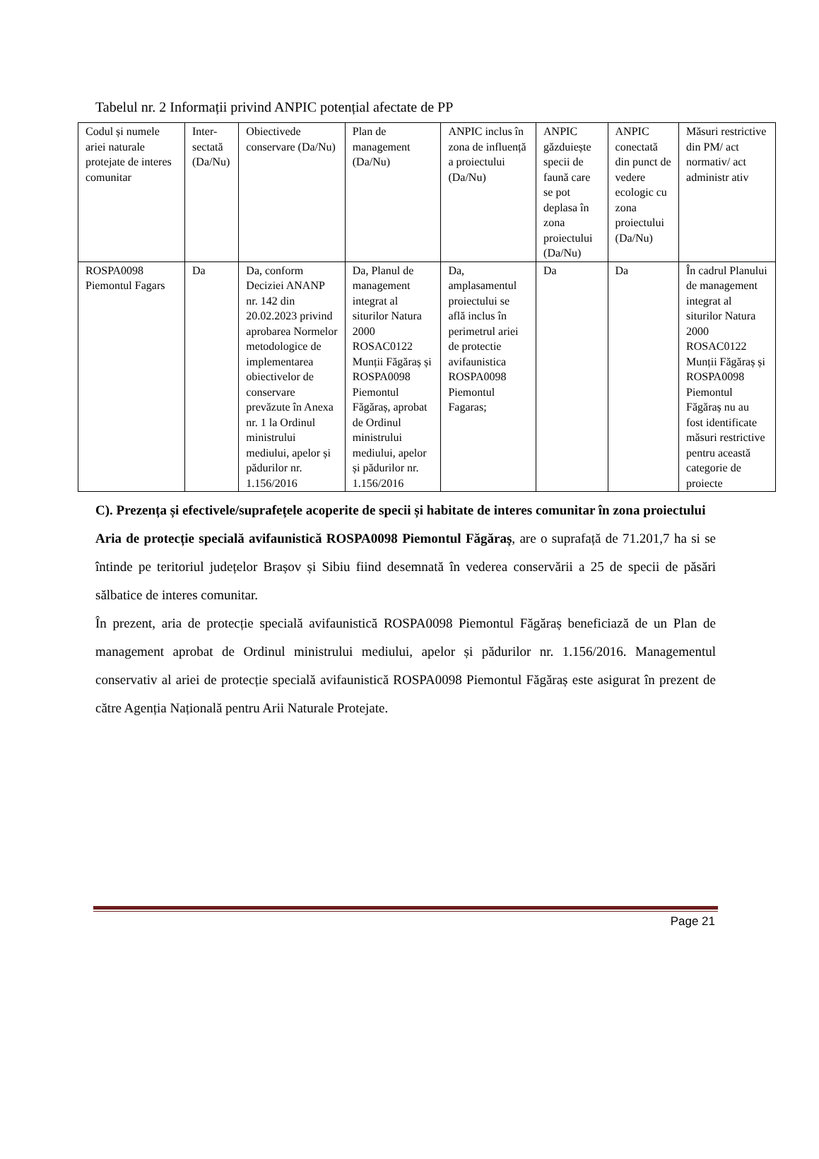Tabelul nr. 2 Informații privind ANPIC potențial afectate de PP
| Codul și numele ariei naturale protejate de interes comunitar | Inter-sectată (Da/Nu) | Obiectivede conservare (Da/Nu) | Plan de management (Da/Nu) | ANPIC inclus în zona de influență a proiectului (Da/Nu) | ANPIC găzduiește specii de faună care se pot deplasa în zona proiectului (Da/Nu) | ANPIC conectată din punct de vedere ecologic cu zona proiectului (Da/Nu) | Măsuri restrictive din PM/ act normativ/ act administr ativ |
| ROSPA0098 Piemontul Fagars | Da | Da, conform Deciziei ANANP nr. 142 din 20.02.2023 privind aprobarea Normelor metodologice de implementarea obiectivelor de conservare prevăzute în Anexa nr. 1 la Ordinul ministrului mediului, apelor și pădurilor nr. 1.156/2016 | Da, Planul de management integrat al siturilor Natura 2000 ROSAC0122 Munții Făgăraș și ROSPA0098 Piemontul Făgăraș, aprobat de Ordinul ministrului mediului, apelor și pădurilor nr. 1.156/2016 | Da, amplasamentul proiectului se află inclus în perimetrul ariei de protectie avifaunistica ROSPA0098 Piemontul Fagaras; | Da | Da | În cadrul Planului de management integrat al siturilor Natura 2000 ROSAC0122 Munții Făgăraș și ROSPA0098 Piemontul Făgăraș nu au fost identificate măsuri restrictive pentru această categorie de proiecte |
C). Prezența și efectivele/suprafețele acoperite de specii și habitate de interes comunitar în zona proiectului
Aria de protecție specială avifaunistică ROSPA0098 Piemontul Făgăraș, are o suprafață de 71.201,7 ha si se întinde pe teritoriul județelor Brașov și Sibiu fiind desemnată în vederea conservării a 25 de specii de păsări sălbatice de interes comunitar.
În prezent, aria de protecție specială avifaunistică ROSPA0098 Piemontul Făgăraș beneficiază de un Plan de management aprobat de Ordinul ministrului mediului, apelor și pădurilor nr. 1.156/2016. Managementul conservativ al ariei de protecție specială avifaunistică ROSPA0098 Piemontul Făgăraș este asigurat în prezent de către Agenția Națională pentru Arii Naturale Protejate.
Page 21